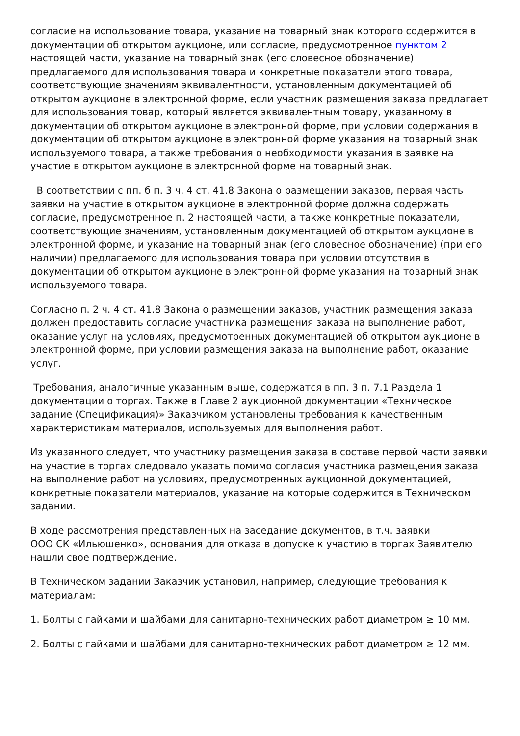согласие на использование товара, указание на товарный знак которого содержится в документации об открытом аукционе, или согласие, предусмотренное пунктом 2 настоящей части, указание на товарный знак (его словесное обозначение) предлагаемого для использования товара и конкретные показатели этого товара, соответствующие значениям эквивалентности, установленным документацией об открытом аукционе в электронной форме, если участник размещения заказа предлагает для использования товар, который является эквивалентным товару, указанному в документации об открытом аукционе в электронной форме, при условии содержания в документации об открытом аукционе в электронной форме указания на товарный знак используемого товара, а также требования о необходимости указания в заявке на участие в открытом аукционе в электронной форме на товарный знак.
В соответствии с пп. б п. 3 ч. 4 ст. 41.8 Закона о размещении заказов, первая часть заявки на участие в открытом аукционе в электронной форме должна содержать согласие, предусмотренное п. 2 настоящей части, а также конкретные показатели, соответствующие значениям, установленным документацией об открытом аукционе в электронной форме, и указание на товарный знак (его словесное обозначение) (при его наличии) предлагаемого для использования товара при условии отсутствия в документации об открытом аукционе в электронной форме указания на товарный знак используемого товара.
Согласно п. 2 ч. 4 ст. 41.8 Закона о размещении заказов, участник размещения заказа должен предоставить согласие участника размещения заказа на выполнение работ, оказание услуг на условиях, предусмотренных документацией об открытом аукционе в электронной форме, при условии размещения заказа на выполнение работ, оказание услуг.
Требования, аналогичные указанным выше, содержатся в пп. 3 п. 7.1 Раздела 1 документации о торгах. Также в Главе 2 аукционной документации «Техническое задание (Спецификация)» Заказчиком установлены требования к качественным характеристикам материалов, используемых для выполнения работ.
Из указанного следует, что участнику размещения заказа в составе первой части заявки на участие в торгах следовало указать помимо согласия участника размещения заказа на выполнение работ на условиях, предусмотренных аукционной документацией, конкретные показатели материалов, указание на которые содержится в Техническом задании.
В ходе рассмотрения представленных на заседание документов, в т.ч. заявки ООО СК «Ильюшенко», основания для отказа в допуске к участию в торгах Заявителю нашли свое подтверждение.
В Техническом задании Заказчик установил, например, следующие требования к материалам:
1. Болты с гайками и шайбами для санитарно-технических работ диаметром ≥ 10 мм.
2. Болты с гайками и шайбами для санитарно-технических работ диаметром ≥ 12 мм.